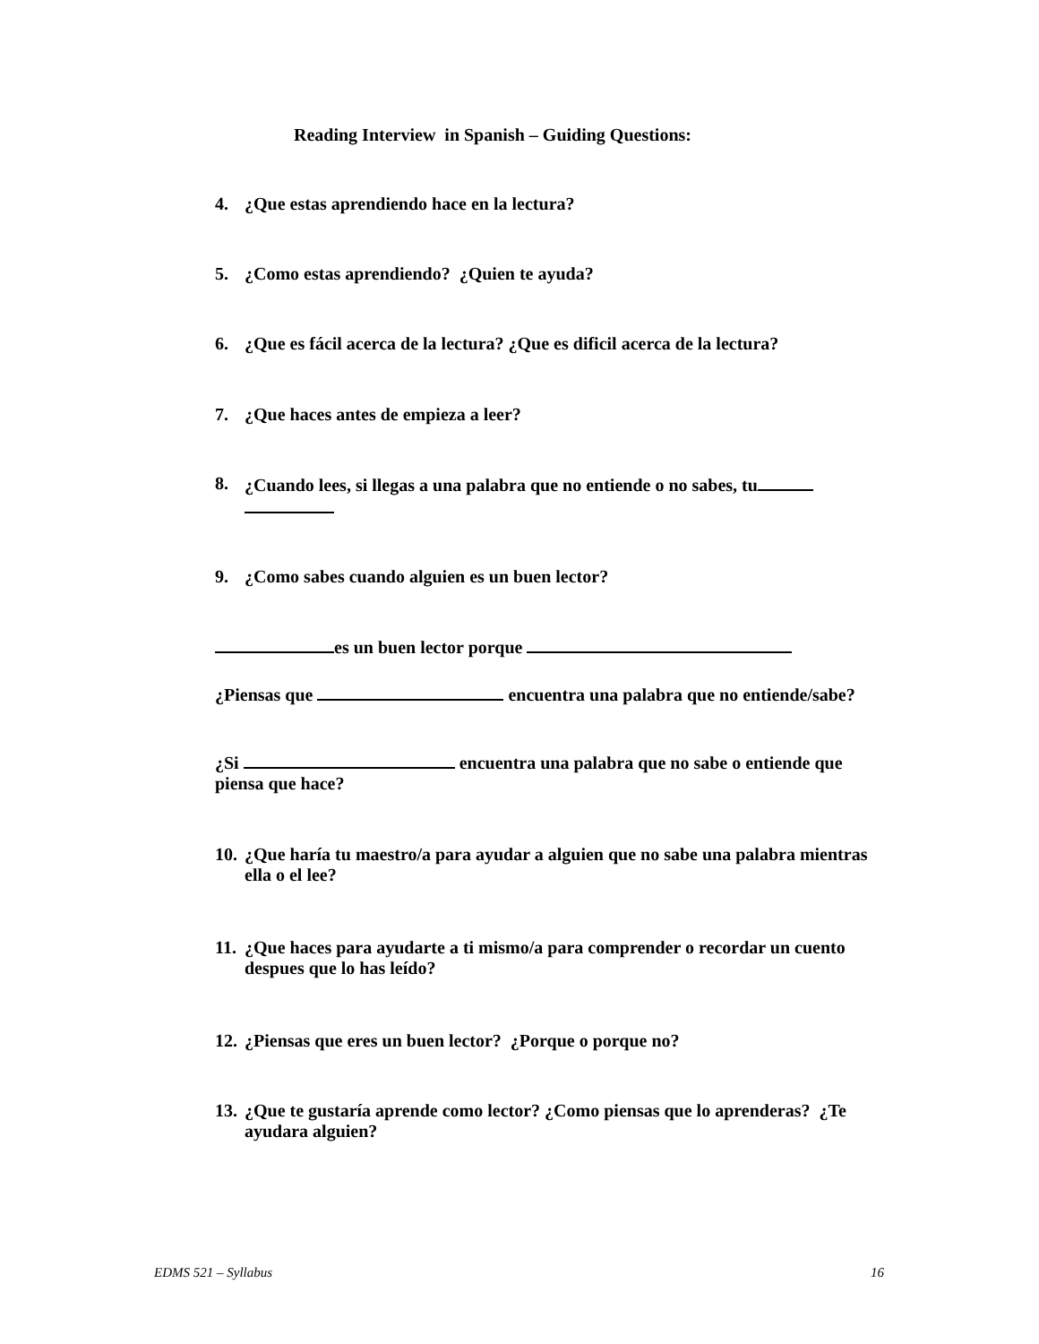Reading Interview in Spanish – Guiding Questions:
4. ¿Que estas aprendiendo hace en la lectura?
5. ¿Como estas aprendiendo? ¿Quien te ayuda?
6. ¿Que es fácil acerca de la lectura? ¿Que es dificil acerca de la lectura?
7. ¿Que haces antes de empieza a leer?
8. ¿Cuando lees, si llegas a una palabra que no entiende o no sabes, tu
9. ¿Como sabes cuando alguien es un buen lector?
es un buen lector porque
¿Piensas que encuentra una palabra que no entiende/sabe?
¿Si encuentra una palabra que no sabe o entiende que piensa que hace?
10. ¿Que haría tu maestro/a para ayudar a alguien que no sabe una palabra mientras ella o el lee?
11. ¿Que haces para ayudarte a ti mismo/a para comprender o recordar un cuento despues que lo has leído?
12. ¿Piensas que eres un buen lector? ¿Porque o porque no?
13. ¿Que te gustaría aprende como lector? ¿Como piensas que lo aprenderas? ¿Te ayudara alguien?
EDMS 521 – Syllabus 16